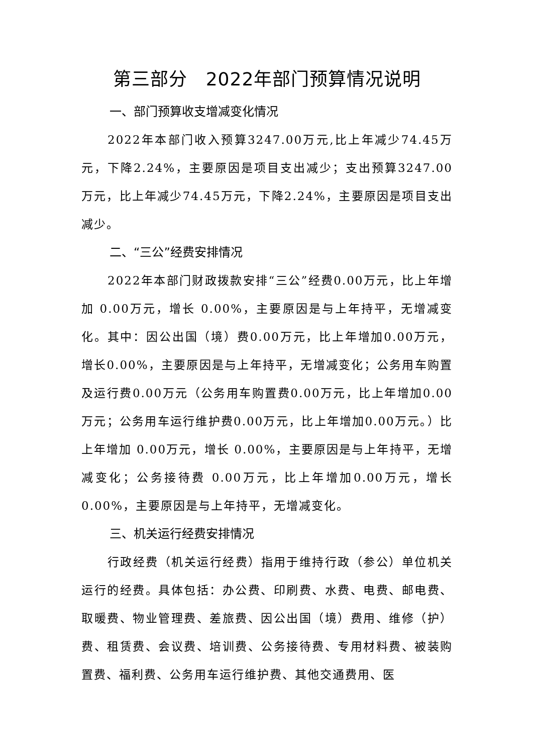第三部分　2022年部门预算情况说明
一、部门预算收支增减变化情况
2022年本部门收入预算3247.00万元,比上年减少74.45万元，下降2.24%，主要原因是项目支出减少；支出预算3247.00万元，比上年减少74.45万元，下降2.24%，主要原因是项目支出减少。
二、“三公”经费安排情况
2022年本部门财政拨款安排“三公”经费0.00万元，比上年增加 0.00万元，增长 0.00%，主要原因是与上年持平，无增减变化。其中：因公出国（境）费0.00万元，比上年增加0.00万元，增长0.00%，主要原因是与上年持平，无增减变化；公务用车购置及运行费0.00万元（公务用车购置费0.00万元，比上年增加0.00万元；公务用车运行维护费0.00万元，比上年增加0.00万元。）比上年增加 0.00万元，增长 0.00%，主要原因是与上年持平，无增减变化；公务接待费 0.00万元，比上年增加0.00万元，增长0.00%，主要原因是与上年持平，无增减变化。
三、机关运行经费安排情况
行政经费（机关运行经费）指用于维持行政（参公）单位机关运行的经费。具体包括：办公费、印刷费、水费、电费、邮电费、取暖费、物业管理费、差旅费、因公出国（境）费用、维修（护）费、租赁费、会议费、培训费、公务接待费、专用材料费、被装购置费、福利费、公务用车运行维护费、其他交通费用、医